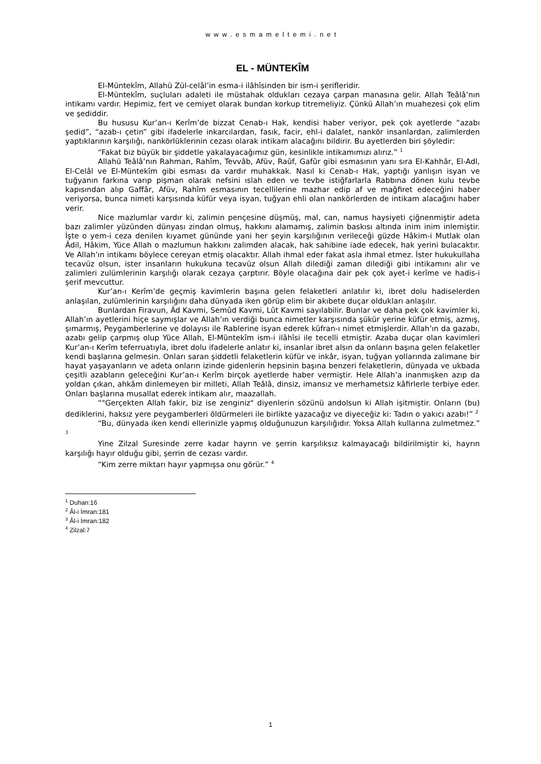www.esmameltemi.net
EL - MÜNTEKÎM
El-Müntekîm, Allahü Zül-celâl’in esma-i ilâhîsinden bir ism-i şerifleridir.
El-Müntekîm, suçluları adaleti ile müstahak oldukları cezaya çarpan manasına gelir. Allah Teâlâ’nın intikamı vardır. Hepimiz, fert ve cemiyet olarak bundan korkup titremeliyiz. Çünkü Allah’ın muahezesi çok elim ve şediddir.
Bu hususu Kur’an-ı Kerîm’de bizzat Cenab-ı Hak, kendisi haber veriyor, pek çok ayetlerde “azabı şedid”, “azab-ı çetin” gibi ifadelerle inkarcılardan, fasık, facir, ehl-i dalalet, nankör insanlardan, zalimlerden yaptıklarının karşılığı, nankörlüklerinin cezası olarak intikam alacağını bildirir. Bu ayetlerden biri şöyledir:
“Fakat biz büyük bir şiddetle yakalayacağımız gün, kesinlikle intikamımızı alırız.” <sup>1</sup>
Allahü Teâlâ’nın Rahman, Rahîm, Tevvâb, Afüv, Raûf, Gafûr gibi esmasının yanı sıra El-Kahhâr, El-Adl, El-Celâl ve El-Müntekîm gibi esması da vardır muhakkak. Nasıl ki Cenab-ı Hak, yaptığı yanlışın isyan ve tuğyanın farkına varıp pişman olarak nefsini ıslah eden ve tevbe istiğfarlarla Rabbına dönen kulu tevbe kapısından alıp Gaffâr, Afüv, Rahîm esmasının tecellilerine mazhar edip af ve mağfiret edeceğini haber veriyorsa, bunca nimeti karşısında küfür veya isyan, tuğyan ehli olan nankörlerden de intikam alacağını haber verir.
Nice mazlumlar vardır ki, zalimin pençesine düşmüş, mal, can, namus haysiyeti çiğnenmiştir adeta bazı zalimler yüzünden dünyası zindan olmuş, hakkını alamamış, zalimin baskısı altında inim inim inlemiştir. İşte o yem-i ceza denilen kıyamet gününde yani her şeyin karşılığının verileceği güzde Hâkim-i Mutlak olan Âdil, Hâkim, Yüce Allah o mazlumun hakkını zalimden alacak, hak sahibine iade edecek, hak yerini bulacaktır. Ve Allah’ın intikamı böylece cereyan etmiş olacaktır. Allah ihmal eder fakat asla ihmal etmez. İster hukukullaha tecavüz olsun, ister insanların hukukuna tecavüz olsun Allah dilediği zaman dilediği gibi intikamını alır ve zalimleri zulümlerinin karşılığı olarak cezaya çarptırır. Böyle olacağına dair pek çok ayet-i kerîme ve hadis-i şerif mevcuttur.
Kur’an-ı Kerîm’de geçmiş kavimlerin başına gelen felaketleri anlatılır ki, ibret dolu hadiselerden anlaşılan, zulümlerinin karşılığını daha dünyada iken görüp elim bir akıbete duçar oldukları anlaşılır.
Bunlardan Firavun, Âd Kavmi, Semûd Kavmi, Lût Kavmi sayılabilir. Bunlar ve daha pek çok kavimler ki, Allah’ın ayetlerini hiçe saymışlar ve Allah’ın verdiği bunca nimetler karşısında şükür yerine küfür etmiş, azmış, şımarmış, Peygamberlerine ve dolayısı ile Rablerine isyan ederek küfran-ı nimet etmişlerdir. Allah’ın da gazabı, azabı gelip çarpmış olup Yüce Allah, El-Müntekîm ism-i ilâhîsi ile tecelli etmiştir. Azaba duçar olan kavimleri Kur’an-ı Kerîm teferruatıyla, ibret dolu ifadelerle anlatır ki, insanlar ibret alsın da onların başına gelen felaketler kendi başlarına gelmesin. Onları saran şiddetli felaketlerin küfür ve inkâr, isyan, tuğyan yollarında zalimane bir hayat yaşayanların ve adeta onların izinde gidenlerin hepsinin başına benzeri felaketlerin, dünyada ve ukbada çeşitli azabların geleceğini Kur’an-ı Kerîm birçok ayetlerde haber vermiştir. Hele Allah’a inanmışken azıp da yoldan çıkan, ahkâm dinlemeyen bir milleti, Allah Teâlâ, dinsiz, imansız ve merhametsiz kâfirlerle terbiye eder. Onları başlarına musallat ederek intikam alır, maazallah.
“"Gerçekten Allah fakir, biz ise zenginiz" diyenlerin sözünü andolsun ki Allah işitmiştir. Onların (bu) dediklerini, haksız yere peygamberleri öldürmeleri ile birlikte yazacağız ve diyeceğiz ki: Tadın o yakıcı azabı!” <sup>2</sup>
“Bu, dünyada iken kendi ellerinizle yapmış olduğunuzun karşılığıdır. Yoksa Allah kullarına zulmetmez.” <sup>3</sup>
Yine Zilzal Suresinde zerre kadar hayrın ve şerrin karşılıksız kalmayacağı bildirilmiştir ki, hayrın karşılığı hayır olduğu gibi, şerrin de cezası vardır.
“Kim zerre miktarı hayır yapmışsa onu görür.” <sup>4</sup>
<sup>1</sup> Duhan:16
<sup>2</sup> Âl-i İmran:181
<sup>3</sup> Âl-i İmran:182
<sup>4</sup> Zilzal:7
1